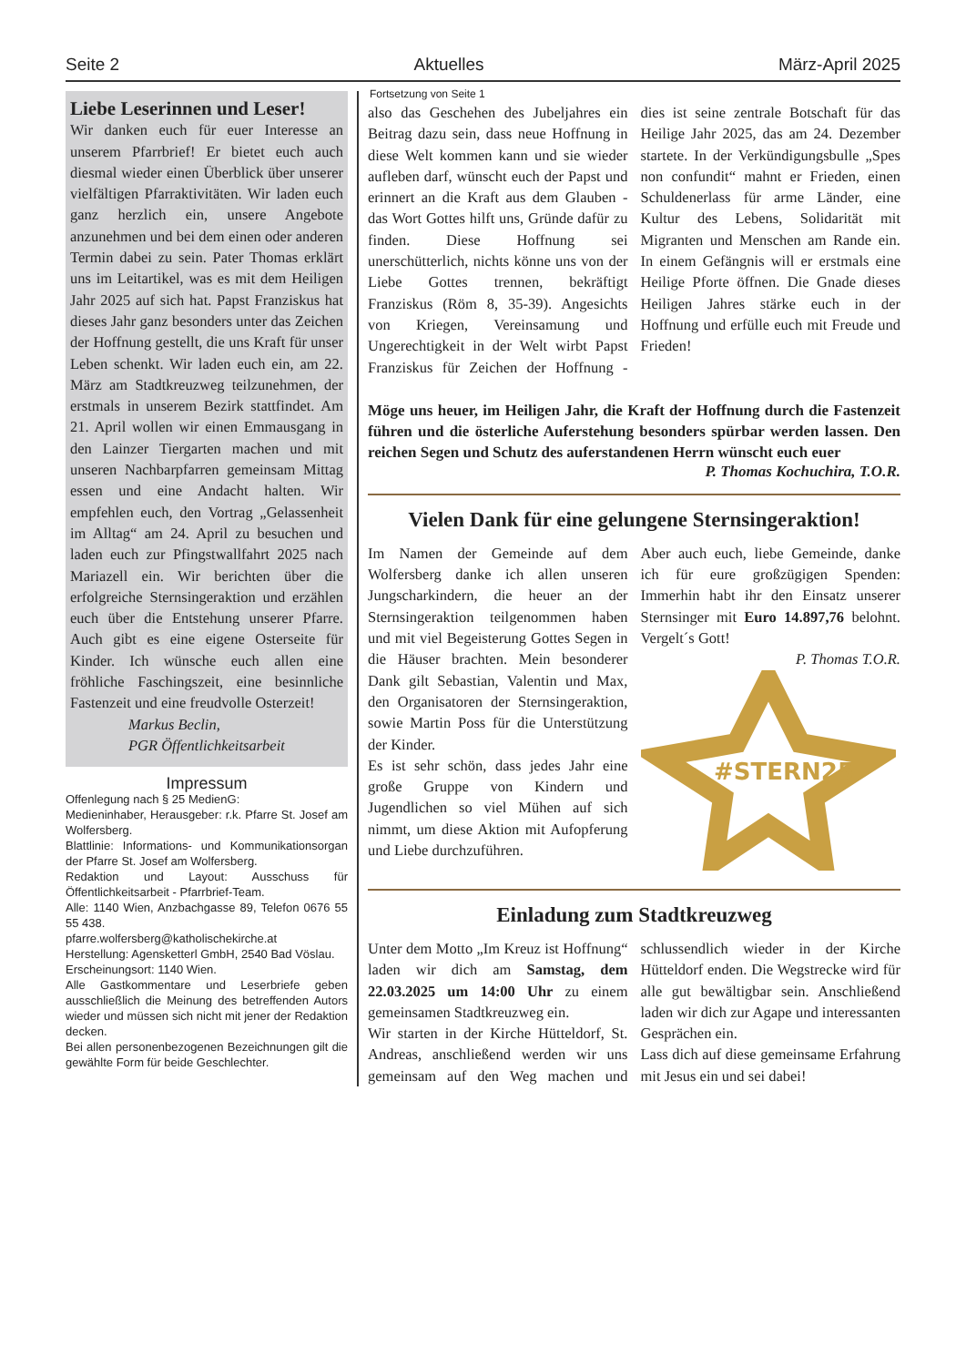Seite 2 Aktuelles März-April 2025
Liebe Leserinnen und Leser!
Wir danken euch für euer Interesse an unserem Pfarrbrief! Er bietet euch auch diesmal wieder einen Überblick über unserer vielfältigen Pfarraktivitäten. Wir laden euch ganz herzlich ein, unsere Angebote anzunehmen und bei dem einen oder anderen Termin dabei zu sein. Pater Thomas erklärt uns im Leitartikel, was es mit dem Heiligen Jahr 2025 auf sich hat. Papst Franziskus hat dieses Jahr ganz besonders unter das Zeichen der Hoffnung gestellt, die uns Kraft für unser Leben schenkt. Wir laden euch ein, am 22. März am Stadtkreuzweg teilzunehmen, der erstmals in unserem Bezirk stattfindet. Am 21. April wollen wir einen Emmausgang in den Lainzer Tiergarten machen und mit unseren Nachbarpfarren gemeinsam Mittag essen und eine Andacht halten. Wir empfehlen euch, den Vortrag „Gelassenheit im Alltag“ am 24. April zu besuchen und laden euch zur Pfingstwallfahrt 2025 nach Mariazell ein. Wir berichten über die erfolgreiche Sternsingeraktion und erzählen euch über die Entstehung unserer Pfarre. Auch gibt es eine eigene Osterseite für Kinder. Ich wünsche euch allen eine fröhliche Faschingszeit, eine besinnliche Fastenzeit und eine freudvolle Osterzeit!
Markus Beclin,
PGR Öffentlichkeitsarbeit
Impressum
Offenlegung nach § 25 MedienG:
Medieninhaber, Herausgeber: r.k. Pfarre St. Josef am Wolfersberg.
Blattlinie: Informations- und Kommunikationsorgan der Pfarre St. Josef am Wolfersberg.
Redaktion und Layout: Ausschuss für Öffentlichkeitsarbeit - Pfarrbrief-Team.
Alle: 1140 Wien, Anzbachgasse 89, Telefon 0676 55 55 438.
pfarre.wolfersberg@katholischekirche.at
Herstellung: Agensketterl GmbH, 2540 Bad Vöslau.
Erscheinungsort: 1140 Wien.
Alle Gastkommentare und Leserbriefe geben ausschließlich die Meinung des betreffenden Autors wieder und müssen sich nicht mit jener der Redaktion decken.
Bei allen personenbezogenen Bezeichnungen gilt die gewählte Form für beide Geschlechter.
Fortsetzung von Seite 1
also das Geschehen des Jubeljahres ein Beitrag dazu sein, dass neue Hoffnung in diese Welt kommen kann und sie wieder aufleben darf, wünscht euch der Papst und erinnert an die Kraft aus dem Glauben - das Wort Gottes hilft uns, Gründe dafür zu finden. Diese Hoffnung sei unerschütterlich, nichts könne uns von der Liebe Gottes trennen, bekräftigt Franziskus (Röm 8, 35-39). Angesichts von Kriegen, Vereinsamung und Ungerechtigkeit in der Welt wirbt Papst Franziskus für Zeichen der Hoffnung - dies ist seine zentrale Botschaft für das Heilige Jahr 2025, das am 24. Dezember startete. In der Verkündigungsbulle „Spes non confundit“ mahnt er Frieden, einen Schuldenerlass für arme Länder, eine Kultur des Lebens, Solidarität mit Migranten und Menschen am Rande ein. In einem Gefängnis will er erstmals eine Heilige Pforte öffnen. Die Gnade dieses Heiligen Jahres stärke euch in der Hoffnung und erfülle euch mit Freude und Frieden!
Möge uns heuer, im Heiligen Jahr, die Kraft der Hoffnung durch die Fastenzeit führen und die österliche Auferstehung besonders spürbar werden lassen. Den reichen Segen und Schutz des auferstandenen Herrn wünscht euch euer
P. Thomas Kochuchira, T.O.R.
Vielen Dank für eine gelungene Sternsingeraktion!
Im Namen der Gemeinde auf dem Wolfersberg danke ich allen unseren Jungscharkindern, die heuer an der Sternsingeraktion teilgenommen haben und mit viel Begeisterung Gottes Segen in die Häuser brachten. Mein besonderer Dank gilt Sebastian, Valentin und Max, den Organisatoren der Sternsingeraktion, sowie Martin Poss für die Unterstützung der Kinder.
Es ist sehr schön, dass jedes Jahr eine große Gruppe von Kindern und Jugendlichen so viel Mühen auf sich nimmt, um diese Aktion mit Aufopferung und Liebe durchzuführen.
Aber auch euch, liebe Gemeinde, danke ich für eure großzügigen Spenden: Immerhin habt ihr den Einsatz unserer Sternsinger mit Euro 14.897,76 belohnt. Vergelt´s Gott!
P. Thomas T.O.R.
#STERN25
Einladung zum Stadtkreuzweg
Unter dem Motto „Im Kreuz ist Hoffnung“ laden wir dich am Samstag, dem 22.03.2025 um 14:00 Uhr zu einem gemeinsamen Stadtkreuzweg ein.
Wir starten in der Kirche Hütteldorf, St. Andreas, anschließend werden wir uns gemeinsam auf den Weg machen und schlussendlich wieder in der Kirche Hütteldorf enden. Die Wegstrecke wird für alle gut bewältigbar sein. Anschließend laden wir dich zur Agape und interessanten Gesprächen ein.
Lass dich auf diese gemeinsame Erfahrung mit Jesus ein und sei dabei!